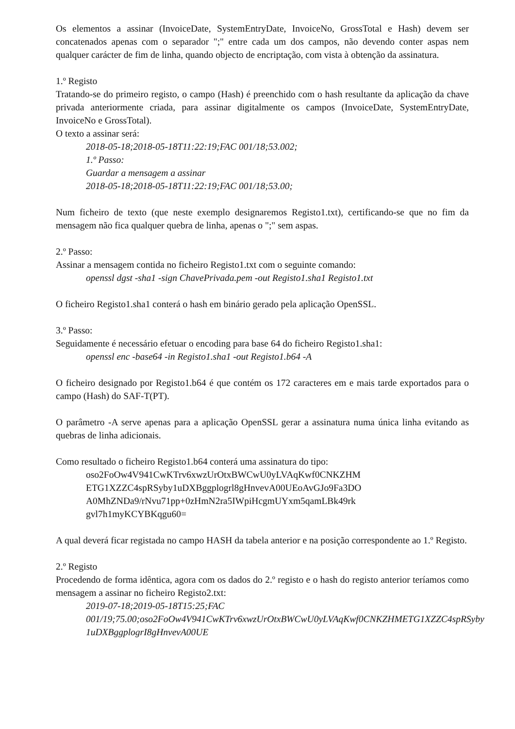Os elementos a assinar (InvoiceDate, SystemEntryDate, InvoiceNo, GrossTotal e Hash) devem ser concatenados apenas com o separador ";" entre cada um dos campos, não devendo conter aspas nem qualquer carácter de fim de linha, quando objecto de encriptação, com vista à obtenção da assinatura.
1.º Registo
Tratando-se do primeiro registo, o campo (Hash) é preenchido com o hash resultante da aplicação da chave privada anteriormente criada, para assinar digitalmente os campos (InvoiceDate, SystemEntryDate, InvoiceNo e GrossTotal).
O texto a assinar será:
2018-05-18;2018-05-18T11:22:19;FAC 001/18;53.002;
1.º Passo:
Guardar a mensagem a assinar
2018-05-18;2018-05-18T11:22:19;FAC 001/18;53.00;
Num ficheiro de texto (que neste exemplo designaremos Registo1.txt), certificando-se que no fim da mensagem não fica qualquer quebra de linha, apenas o ";" sem aspas.
2.º Passo:
Assinar a mensagem contida no ficheiro Registo1.txt com o seguinte comando:
openssl dgst -sha1 -sign ChavePrivada.pem -out Registo1.sha1 Registo1.txt
O ficheiro Registo1.sha1 conterá o hash em binário gerado pela aplicação OpenSSL.
3.º Passo:
Seguidamente é necessário efetuar o encoding para base 64 do ficheiro Registo1.sha1:
openssl enc -base64 -in Registo1.sha1 -out Registo1.b64 -A
O ficheiro designado por Registo1.b64 é que contém os 172 caracteres em e mais tarde exportados para o campo (Hash) do SAF-T(PT).
O parâmetro -A serve apenas para a aplicação OpenSSL gerar a assinatura numa única linha evitando as quebras de linha adicionais.
Como resultado o ficheiro Registo1.b64 conterá uma assinatura do tipo:
oso2FoOw4V941CwKTrv6xwzUrOtxBWCwU0yLVAqKwf0CNKZHM
ETG1XZZC4spRSyby1uDXBggplogrl8gHnvevA00UEoAvGJo9Fa3DO
A0MhZNDa9/rNvu71pp+0zHmN2ra5IWpiHcgmUYxm5qamLBk49rk
gvl7h1myKCYBKqgu60=
A qual deverá ficar registada no campo HASH da tabela anterior e na posição correspondente ao 1.º Registo.
2.º Registo
Procedendo de forma idêntica, agora com os dados do 2.º registo e o hash do registo anterior teríamos como mensagem a assinar no ficheiro Registo2.txt:
2019-07-18;2019-05-18T15:25;FAC 001/19;75.00;oso2FoOw4V941CwKTrv6xwzUrOtxBWCwU0yLVAqKwf0CNKZHMETG1XZZC4spRSyby 1uDXBggplogrI8gHnvevA00UE